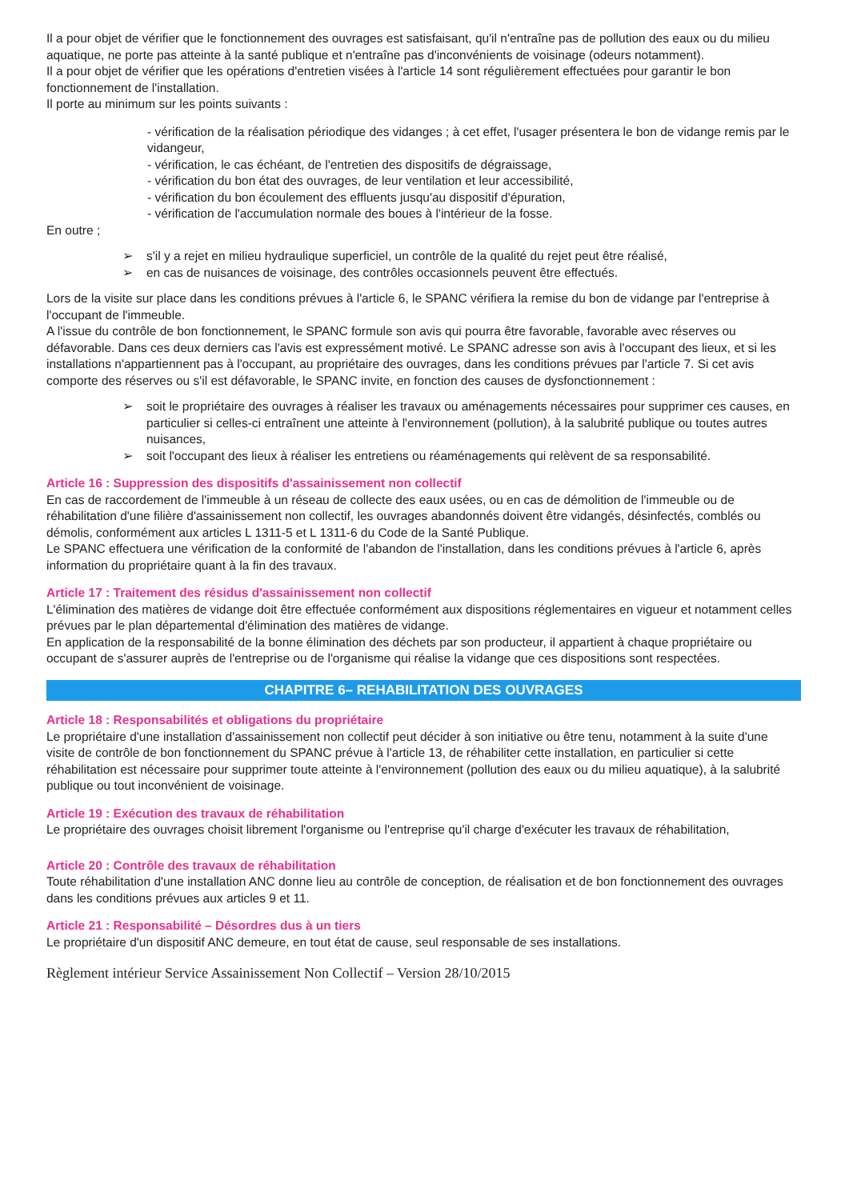Il a pour objet de vérifier que le fonctionnement des ouvrages est satisfaisant, qu'il n'entraîne pas de pollution des eaux ou du milieu aquatique, ne porte pas atteinte à la santé publique et n'entraîne pas d'inconvénients de voisinage (odeurs notamment).
Il a pour objet de vérifier que les opérations d'entretien visées à l'article 14 sont régulièrement effectuées pour garantir le bon fonctionnement de l'installation.
Il porte au minimum sur les points suivants :
- vérification de la réalisation périodique des vidanges ; à cet effet, l'usager présentera le bon de vidange remis par le vidangeur,
- vérification, le cas échéant, de l'entretien des dispositifs de dégraissage,
- vérification du bon état des ouvrages, de leur ventilation et leur accessibilité,
- vérification du bon écoulement des effluents jusqu'au dispositif d'épuration,
- vérification de l'accumulation normale des boues à l'intérieur de la fosse.
En outre ;
➢ s'il y a rejet en milieu hydraulique superficiel, un contrôle de la qualité du rejet peut être réalisé,
➢ en cas de nuisances de voisinage, des contrôles occasionnels peuvent être effectués.
Lors de la visite sur place dans les conditions prévues à l'article 6, le SPANC vérifiera la remise du bon de vidange par l'entreprise à l'occupant de l'immeuble.
A l'issue du contrôle de bon fonctionnement, le SPANC formule son avis qui pourra être favorable, favorable avec réserves ou défavorable. Dans ces deux derniers cas l'avis est expressément motivé. Le SPANC adresse son avis à l'occupant des lieux, et si les installations n'appartiennent pas à l'occupant, au propriétaire des ouvrages, dans les conditions prévues par l'article 7. Si cet avis comporte des réserves ou s'il est défavorable, le SPANC invite, en fonction des causes de dysfonctionnement :
➢ soit le propriétaire des ouvrages à réaliser les travaux ou aménagements nécessaires pour supprimer ces causes, en particulier si celles-ci entraînent une atteinte à l'environnement (pollution), à la salubrité publique ou toutes autres nuisances,
➢ soit l'occupant des lieux à réaliser les entretiens ou réaménagements qui relèvent de sa responsabilité.
Article 16 : Suppression des dispositifs d'assainissement non collectif
En cas de raccordement de l'immeuble à un réseau de collecte des eaux usées, ou en cas de démolition de l'immeuble ou de réhabilitation d'une filière d'assainissement non collectif, les ouvrages abandonnés doivent être vidangés, désinfectés, comblés ou démolis, conformément aux articles L 1311-5 et L 1311-6 du Code de la Santé Publique.
Le SPANC effectuera une vérification de la conformité de l'abandon de l'installation, dans les conditions prévues à l'article 6, après information du propriétaire quant à la fin des travaux.
Article 17 : Traitement des résidus d'assainissement non collectif
L'élimination des matières de vidange doit être effectuée conformément aux dispositions réglementaires en vigueur et notamment celles prévues par le plan départemental d'élimination des matières de vidange.
En application de la responsabilité de la bonne élimination des déchets par son producteur, il appartient à chaque propriétaire ou occupant de s'assurer auprès de l'entreprise ou de l'organisme qui réalise la vidange que ces dispositions sont respectées.
CHAPITRE 6– REHABILITATION DES OUVRAGES
Article 18 : Responsabilités et obligations du propriétaire
Le propriétaire d'une installation d'assainissement non collectif peut décider à son initiative ou être tenu, notamment à la suite d'une visite de contrôle de bon fonctionnement du SPANC prévue à l'article 13, de réhabiliter cette installation, en particulier si cette réhabilitation est nécessaire pour supprimer toute atteinte à l'environnement (pollution des eaux ou du milieu aquatique), à la salubrité publique ou tout inconvénient de voisinage.
Article 19 : Exécution des travaux de réhabilitation
Le propriétaire des ouvrages choisit librement l'organisme ou l'entreprise qu'il charge d'exécuter les travaux de réhabilitation,
Article 20 : Contrôle des travaux de réhabilitation
Toute réhabilitation d'une installation ANC donne lieu au contrôle de conception, de réalisation et de bon fonctionnement des ouvrages dans les conditions prévues aux articles 9 et 11.
Article 21 : Responsabilité – Désordres dus à un tiers
Le propriétaire d'un dispositif ANC demeure, en tout état de cause, seul responsable de ses installations.
Règlement intérieur Service Assainissement Non Collectif – Version 28/10/2015